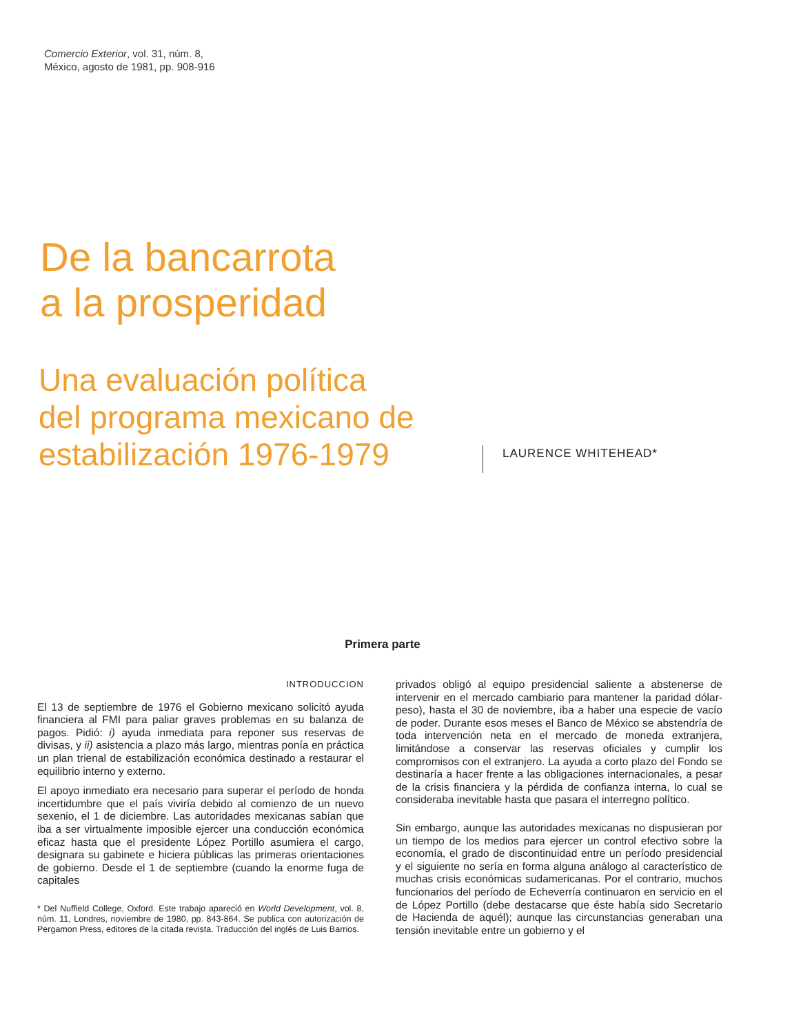Comercio Exterior, vol. 31, núm. 8,
México, agosto de 1981, pp. 908-916
De la bancarrota
a la prosperidad
Una evaluación política
del programa mexicano de
estabilización 1976-1979
LAURENCE WHITEHEAD*
Primera parte
INTRODUCCION
El 13 de septiembre de 1976 el Gobierno mexicano solicitó ayuda financiera al FMI para paliar graves problemas en su balanza de pagos. Pidió: i) ayuda inmediata para reponer sus reservas de divisas, y ii) asistencia a plazo más largo, mientras ponía en práctica un plan trienal de estabilización económica destinado a restaurar el equilibrio interno y externo.
El apoyo inmediato era necesario para superar el período de honda incertidumbre que el país viviría debido al comienzo de un nuevo sexenio, el 1 de diciembre. Las autoridades mexicanas sabían que iba a ser virtualmente imposible ejercer una conducción económica eficaz hasta que el presidente López Portillo asumiera el cargo, designara su gabinete e hiciera públicas las primeras orientaciones de gobierno. Desde el 1 de septiembre (cuando la enorme fuga de capitales
* Del Nuffield College, Oxford. Este trabajo apareció en World Development, vol. 8, núm. 11, Londres, noviembre de 1980, pp. 843-864. Se publica con autorización de Pergamon Press, editores de la citada revista. Traducción del inglés de Luis Barrios.
privados obligó al equipo presidencial saliente a abstenerse de intervenir en el mercado cambiario para mantener la paridad dólar-peso), hasta el 30 de noviembre, iba a haber una especie de vacío de poder. Durante esos meses el Banco de México se abstendría de toda intervención neta en el mercado de moneda extranjera, limitándose a conservar las reservas oficiales y cumplir los compromisos con el extranjero. La ayuda a corto plazo del Fondo se destinaría a hacer frente a las obligaciones internacionales, a pesar de la crisis financiera y la pérdida de confianza interna, lo cual se consideraba inevitable hasta que pasara el interregno político.
Sin embargo, aunque las autoridades mexicanas no dispusieran por un tiempo de los medios para ejercer un control efectivo sobre la economía, el grado de discontinuidad entre un período presidencial y el siguiente no sería en forma alguna análogo al característico de muchas crisis económicas sudamericanas. Por el contrario, muchos funcionarios del período de Echeverría continuaron en servicio en el de López Portillo (debe destacarse que éste había sido Secretario de Hacienda de aquél); aunque las circunstancias generaban una tensión inevitable entre un gobierno y el